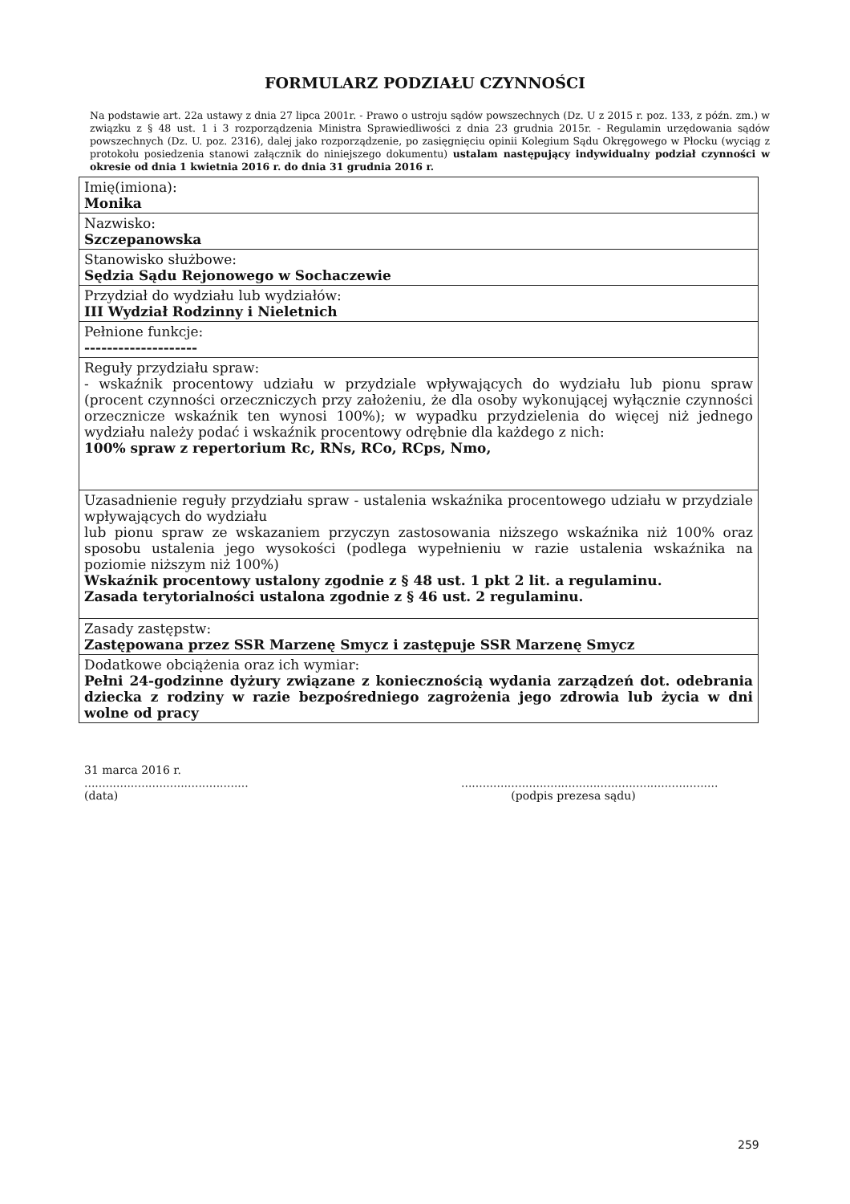FORMULARZ PODZIAŁU CZYNNOŚCI
Na podstawie art. 22a ustawy z dnia 27 lipca 2001r. - Prawo o ustroju sądów powszechnych (Dz. U z 2015 r. poz. 133, z późn. zm.) w związku z § 48 ust. 1 i 3 rozporządzenia Ministra Sprawiedliwości z dnia 23 grudnia 2015r. - Regulamin urzędowania sądów powszechnych (Dz. U. poz. 2316), dalej jako rozporządzenie, po zasięgnięciu opinii Kolegium Sądu Okręgowego w Płocku (wyciąg z protokołu posiedzenia stanowi załącznik do niniejszego dokumentu) ustalam następujący indywidualny podział czynności w okresie od dnia 1 kwietnia 2016 r. do dnia 31 grudnia 2016 r.
| Imię(imiona): Monika |
| Nazwisko: Szczepanowska |
| Stanowisko służbowe: Sędzia Sądu Rejonowego w Sochaczewie |
| Przydział do wydziału lub wydziałów: III Wydział Rodzinny i Nieletnich |
| Pełnione funkcje: -------------------- |
| Reguły przydziału spraw: - wskaźnik procentowy udziału w przydziale wpływających do wydziału lub pionu spraw (procent czynności orzeczniczych przy założeniu, że dla osoby wykonującej wyłącznie czynności orzecznicze wskaźnik ten wynosi 100%); w wypadku przydzielenia do więcej niż jednego wydziału należy podać i wskaźnik procentowy odrębnie dla każdego z nich: 100% spraw z repertorium Rc, RNs, RCo, RCps, Nmo, |
| Uzasadnienie reguły przydziału spraw - ustalenia wskaźnika procentowego udziału w przydziale wpływających do wydziału lub pionu spraw ze wskazaniem przyczyn zastosowania niższego wskaźnika niż 100% oraz sposobu ustalenia jego wysokości (podlega wypełnieniu w razie ustalenia wskaźnika na poziomie niższym niż 100%) Wskaźnik procentowy ustalony zgodnie z § 48 ust. 1 pkt 2 lit. a regulaminu. Zasada terytorialności ustalona zgodnie z § 46 ust. 2 regulaminu. |
| Zasady zastępstw: Zastępowana przez SSR Marzenę Smycz i zastępuje SSR Marzenę Smycz |
| Dodatkowe obciążenia oraz ich wymiar: Pełni 24-godzinne dyżury związane z koniecznością wydania zarządzeń dot. odebrania dziecka z rodziny w razie bezpośredniego zagrożenia jego zdrowia lub życia w dni wolne od pracy |
31 marca 2016 r.
..............................................
(data)
........................................................................
(podpis prezesa sądu)
259